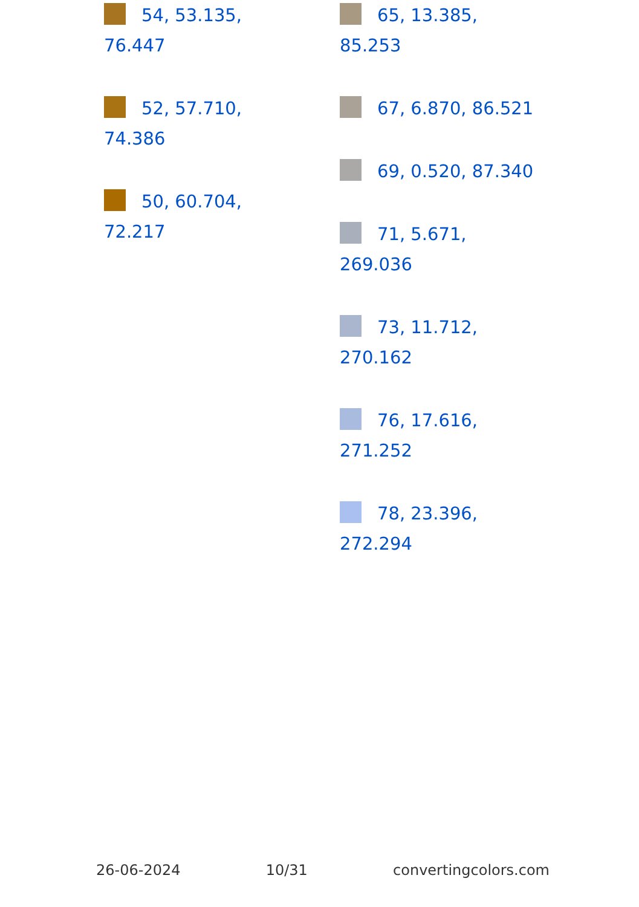54, 53.135, 76.447
52, 57.710, 74.386
50, 60.704, 72.217
65, 13.385, 85.253
67, 6.870, 86.521
69, 0.520, 87.340
71, 5.671, 269.036
73, 11.712, 270.162
76, 17.616, 271.252
78, 23.396, 272.294
26-06-2024 10/31 convertingcolors.com